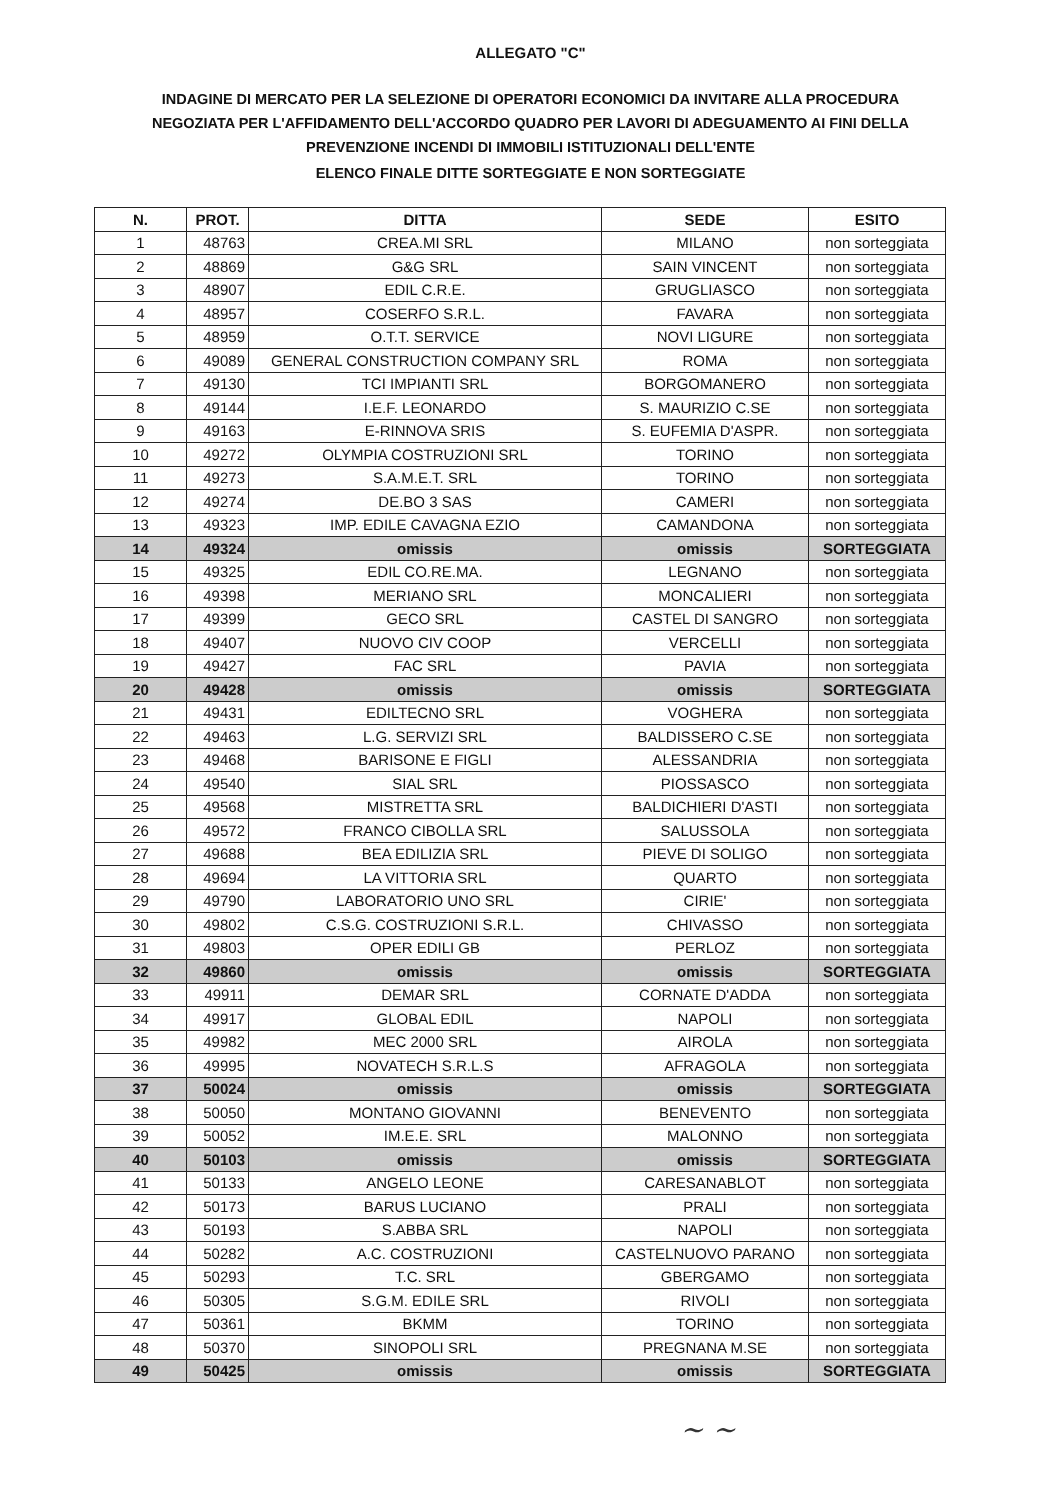ALLEGATO "C"
INDAGINE DI MERCATO PER LA SELEZIONE DI OPERATORI ECONOMICI DA INVITARE ALLA PROCEDURA NEGOZIATA PER L'AFFIDAMENTO DELL'ACCORDO QUADRO PER LAVORI DI ADEGUAMENTO AI FINI DELLA PREVENZIONE INCENDI DI IMMOBILI ISTITUZIONALI DELL'ENTE
ELENCO FINALE DITTE SORTEGGIATE E NON SORTEGGIATE
| N. | PROT. | DITTA | SEDE | ESITO |
| --- | --- | --- | --- | --- |
| 1 | 48763 | CREA.MI SRL | MILANO | non sorteggiata |
| 2 | 48869 | G&G SRL | SAIN VINCENT | non sorteggiata |
| 3 | 48907 | EDIL C.R.E. | GRUGLIASCO | non sorteggiata |
| 4 | 48957 | COSERFO S.R.L. | FAVARA | non sorteggiata |
| 5 | 48959 | O.T.T. SERVICE | NOVI LIGURE | non sorteggiata |
| 6 | 49089 | GENERAL CONSTRUCTION COMPANY SRL | ROMA | non sorteggiata |
| 7 | 49130 | TCI IMPIANTI SRL | BORGOMANERO | non sorteggiata |
| 8 | 49144 | I.E.F. LEONARDO | S. MAURIZIO C.SE | non sorteggiata |
| 9 | 49163 | E-RINNOVA SRIS | S. EUFEMIA D'ASPR. | non sorteggiata |
| 10 | 49272 | OLYMPIA COSTRUZIONI SRL | TORINO | non sorteggiata |
| 11 | 49273 | S.A.M.E.T. SRL | TORINO | non sorteggiata |
| 12 | 49274 | DE.BO 3 SAS | CAMERI | non sorteggiata |
| 13 | 49323 | IMP. EDILE CAVAGNA EZIO | CAMANDONA | non sorteggiata |
| 14 | 49324 | omissis | omissis | SORTEGGIATA |
| 15 | 49325 | EDIL CO.RE.MA. | LEGNANO | non sorteggiata |
| 16 | 49398 | MERIANO SRL | MONCALIERI | non sorteggiata |
| 17 | 49399 | GECO SRL | CASTEL DI SANGRO | non sorteggiata |
| 18 | 49407 | NUOVO CIV COOP | VERCELLI | non sorteggiata |
| 19 | 49427 | FAC SRL | PAVIA | non sorteggiata |
| 20 | 49428 | omissis | omissis | SORTEGGIATA |
| 21 | 49431 | EDILTECNO SRL | VOGHERA | non sorteggiata |
| 22 | 49463 | L.G. SERVIZI SRL | BALDISSERO C.SE | non sorteggiata |
| 23 | 49468 | BARISONE E FIGLI | ALESSANDRIA | non sorteggiata |
| 24 | 49540 | SIAL SRL | PIOSSASCO | non sorteggiata |
| 25 | 49568 | MISTRETTA SRL | BALDICHIERI D'ASTI | non sorteggiata |
| 26 | 49572 | FRANCO CIBOLLA SRL | SALUSSOLA | non sorteggiata |
| 27 | 49688 | BEA EDILIZIA SRL | PIEVE DI SOLIGO | non sorteggiata |
| 28 | 49694 | LA VITTORIA SRL | QUARTO | non sorteggiata |
| 29 | 49790 | LABORATORIO UNO SRL | CIRIE' | non sorteggiata |
| 30 | 49802 | C.S.G. COSTRUZIONI S.R.L. | CHIVASSO | non sorteggiata |
| 31 | 49803 | OPER EDILI GB | PERLOZ | non sorteggiata |
| 32 | 49860 | omissis | omissis | SORTEGGIATA |
| 33 | 49911 | DEMAR SRL | CORNATE D'ADDA | non sorteggiata |
| 34 | 49917 | GLOBAL EDIL | NAPOLI | non sorteggiata |
| 35 | 49982 | MEC 2000 SRL | AIROLA | non sorteggiata |
| 36 | 49995 | NOVATECH S.R.L.S | AFRAGOLA | non sorteggiata |
| 37 | 50024 | omissis | omissis | SORTEGGIATA |
| 38 | 50050 | MONTANO GIOVANNI | BENEVENTO | non sorteggiata |
| 39 | 50052 | IM.E.E. SRL | MALONNO | non sorteggiata |
| 40 | 50103 | omissis | omissis | SORTEGGIATA |
| 41 | 50133 | ANGELO LEONE | CARESANABLOT | non sorteggiata |
| 42 | 50173 | BARUS LUCIANO | PRALI | non sorteggiata |
| 43 | 50193 | S.ABBA SRL | NAPOLI | non sorteggiata |
| 44 | 50282 | A.C. COSTRUZIONI | CASTELNUOVO PARANO | non sorteggiata |
| 45 | 50293 | T.C. SRL | GBERGAMO | non sorteggiata |
| 46 | 50305 | S.G.M. EDILE SRL | RIVOLI | non sorteggiata |
| 47 | 50361 | BKMM | TORINO | non sorteggiata |
| 48 | 50370 | SINOPOLI SRL | PREGNANA M.SE | non sorteggiata |
| 49 | 50425 | omissis | omissis | SORTEGGIATA |
~ ~